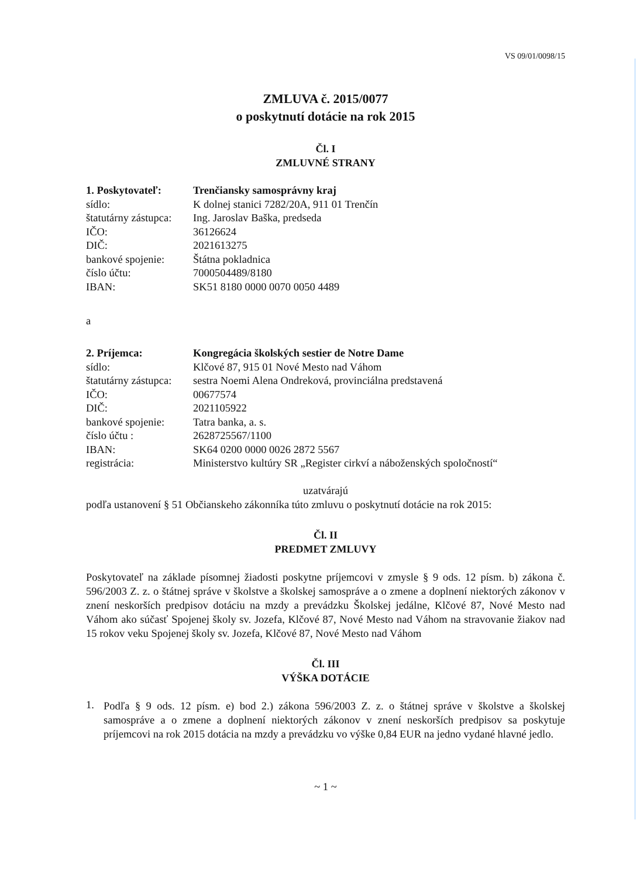VS 09/01/0098/15
ZMLUVA č. 2015/0077
o poskytnutí dotácie na rok 2015
Čl. I
ZMLUVNÉ STRANY
| 1. Poskytovateľ: | Trenčiansky samosprávny kraj |
| sídlo: | K dolnej stanici 7282/20A, 911 01 Trenčín |
| štatutárny zástupca: | Ing. Jaroslav Baška, predseda |
| IČO: | 36126624 |
| DIČ: | 2021613275 |
| bankové spojenie: | Štátna pokladnica |
| číslo účtu: | 7000504489/8180 |
| IBAN: | SK51 8180 0000 0070 0050 4489 |
a
| 2. Príjemca: | Kongregácia školských sestier de Notre Dame |
| sídlo: | Klčové 87, 915 01 Nové Mesto nad Váhom |
| štatutárny zástupca: | sestra Noemi Alena Ondreková, provinciálna predstavená |
| IČO: | 00677574 |
| DIČ: | 2021105922 |
| bankové spojenie: | Tatra banka, a. s. |
| číslo účtu : | 2628725567/1100 |
| IBAN: | SK64 0200 0000 0026 2872 5567 |
| registrácia: | Ministerstvo kultúry SR „Register cirkví a náboženských spoločností“ |
uzatvárajú
podľa ustanovení § 51 Občianskeho zákonníka túto zmluvu o poskytnutí dotácie na rok 2015:
Čl. II
PREDMET ZMLUVY
Poskytovateľ na základe písomnej žiadosti poskytne príjemcovi v zmysle § 9 ods. 12 písm. b) zákona č. 596/2003 Z. z. o štátnej správe v školstve a školskej samospráve a o zmene a doplnení niektorých zákonov v znení neskorších predpisov dotáciu na mzdy a prevádzku Školskej jedálne, Klčové 87, Nové Mesto nad Váhom ako súčasť Spojenej školy sv. Jozefa, Klčové 87, Nové Mesto nad Váhom na stravovanie žiakov nad 15 rokov veku Spojenej školy sv. Jozefa, Klčové 87, Nové Mesto nad Váhom
Čl. III
VÝŠKA DOTÁCIE
1.
Podľa § 9 ods. 12 písm. e) bod 2.) zákona 596/2003 Z. z. o štátnej správe v školstve a školskej samospráve a o zmene a doplnení niektorých zákonov v znení neskorších predpisov sa poskytuje príjemcovi na rok 2015 dotácia na mzdy a prevádzku vo výške 0,84 EUR na jedno vydané hlavné jedlo.
~ 1 ~